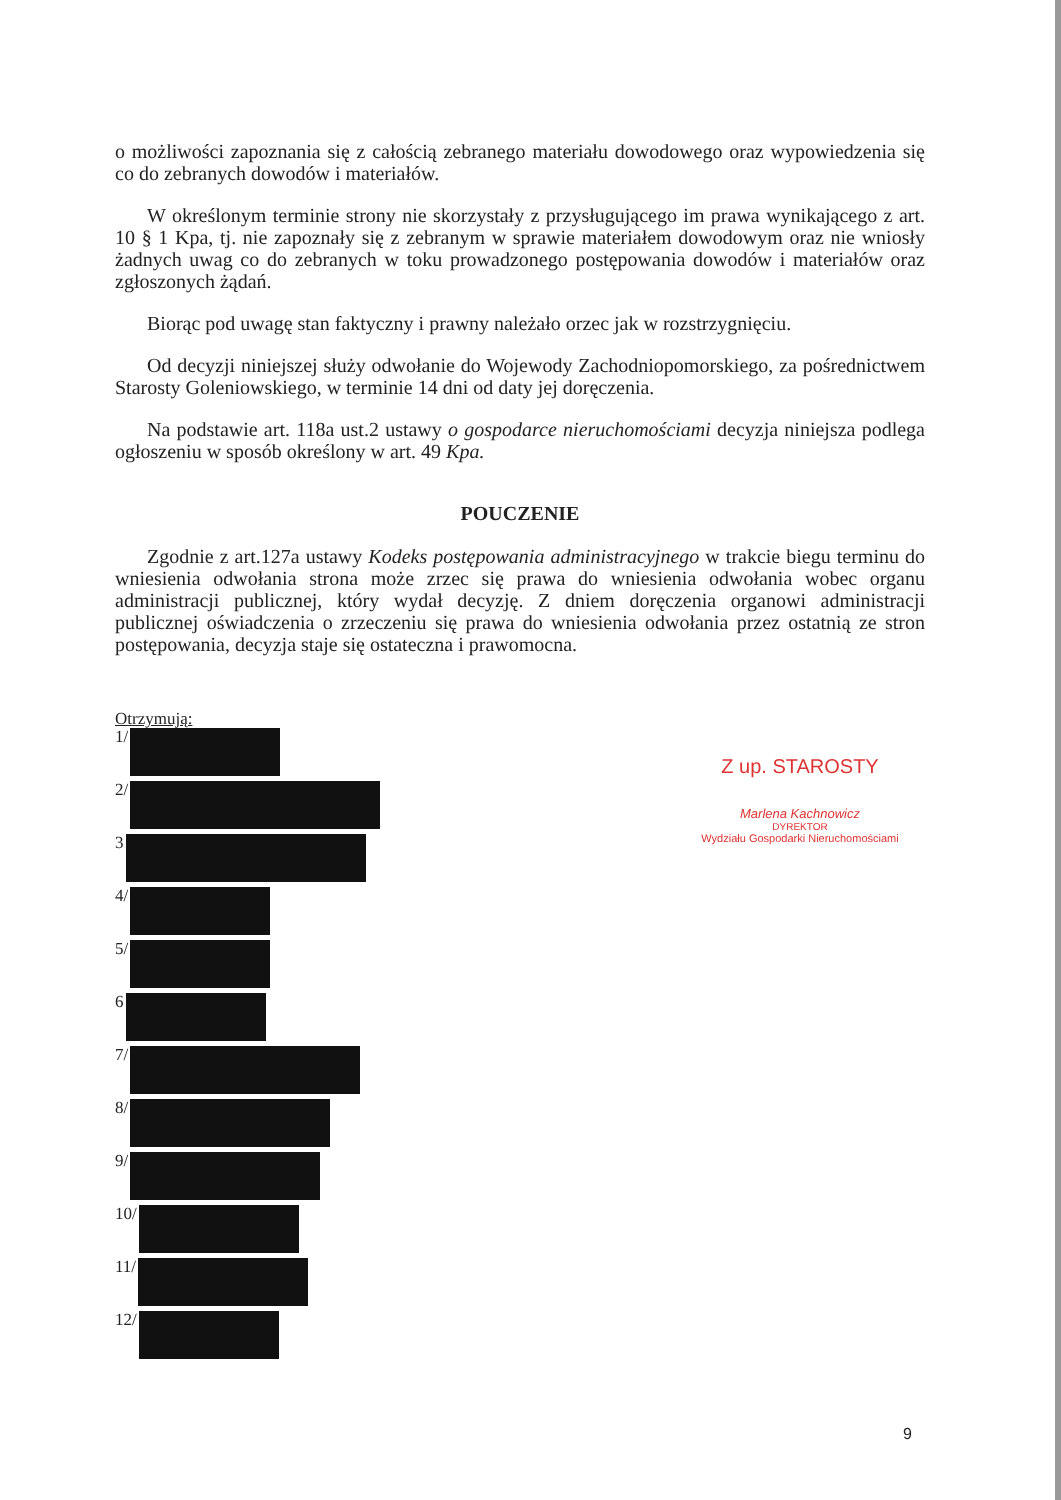o możliwości zapoznania się z całością zebranego materiału dowodowego oraz wypowiedzenia się co do zebranych dowodów i materiałów.
W określonym terminie strony nie skorzystały z przysługującego im prawa wynikającego z art. 10 § 1 Kpa, tj. nie zapoznały się z zebranym w sprawie materiałem dowodowym oraz nie wniosły żadnych uwag co do zebranych w toku prowadzonego postępowania dowodów i materiałów oraz zgłoszonych żądań.
Biorąc pod uwagę stan faktyczny i prawny należało orzec jak w rozstrzygnięciu.
Od decyzji niniejszej służy odwołanie do Wojewody Zachodniopomorskiego, za pośrednictwem Starosty Goleniowskiego, w terminie 14 dni od daty jej doręczenia.
Na podstawie art. 118a ust.2 ustawy o gospodarce nieruchomościami decyzja niniejsza podlega ogłoszeniu w sposób określony w art. 49 Kpa.
POUCZENIE
Zgodnie z art.127a ustawy Kodeks postępowania administracyjnego w trakcie biegu terminu do wniesienia odwołania strona może zrzec się prawa do wniesienia odwołania wobec organu administracji publicznej, który wydał decyzję. Z dniem doręczenia organowi administracji publicznej oświadczenia o zrzeczeniu się prawa do wniesienia odwołania przez ostatnią ze stron postępowania, decyzja staje się ostateczna i prawomocna.
Otrzymują:
1/
2/
3
4/
5/
6
7/
8/
9/
10/
11/
12/
Z up. STAROSTY
Marlena Kachnowicz
DYREKTOR
Wydziału Gospodarki Nieruchomościami
9